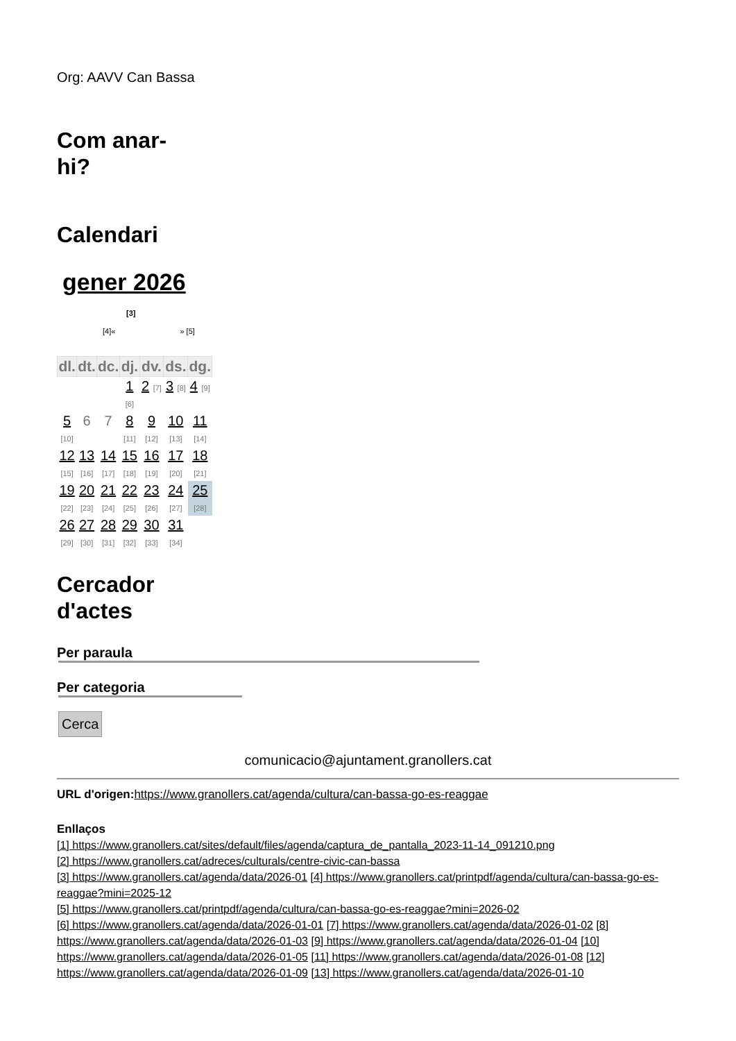Org: AAVV Can Bassa
Com anar-hi?
Calendari
gener 2026
[3]
[4]« » [5]
| dl. | dt. | dc. | dj. | dv. | ds. | dg. |
| --- | --- | --- | --- | --- | --- | --- |
| | | | 1 [6] | 2 [7] | 3 [8] | 4 [9] |
| 5 [10] | 6 | 7 | 8 [11] | 9 [12] | 10 [13] | 11 [14] |
| 12 [15] | 13 [16] | 14 [17] | 15 [18] | 16 [19] | 17 [20] | 18 [21] |
| 19 [22] | 20 [23] | 21 [24] | 22 [25] | 23 [26] | 24 [27] | 25 [28] |
| 26 [29] | 27 [30] | 28 [31] | 29 [32] | 30 [33] | 31 [34] | |
Cercador d'actes
Per paraula
Per categoria
Cerca
comunicacio@ajuntament.granollers.cat
URL d'origen: https://www.granollers.cat/agenda/cultura/can-bassa-go-es-reaggae
Enllaços
[1] https://www.granollers.cat/sites/default/files/agenda/captura_de_pantalla_2023-11-14_091210.png
[2] https://www.granollers.cat/adreces/culturals/centre-civic-can-bassa
[3] https://www.granollers.cat/agenda/data/2026-01 [4] https://www.granollers.cat/printpdf/agenda/cultura/can-bassa-go-es-reaggae?mini=2025-12
[5] https://www.granollers.cat/printpdf/agenda/cultura/can-bassa-go-es-reaggae?mini=2026-02
[6] https://www.granollers.cat/agenda/data/2026-01-01 [7] https://www.granollers.cat/agenda/data/2026-01-02 [8] https://www.granollers.cat/agenda/data/2026-01-03 [9] https://www.granollers.cat/agenda/data/2026-01-04 [10] https://www.granollers.cat/agenda/data/2026-01-05 [11] https://www.granollers.cat/agenda/data/2026-01-08 [12] https://www.granollers.cat/agenda/data/2026-01-09 [13] https://www.granollers.cat/agenda/data/2026-01-10